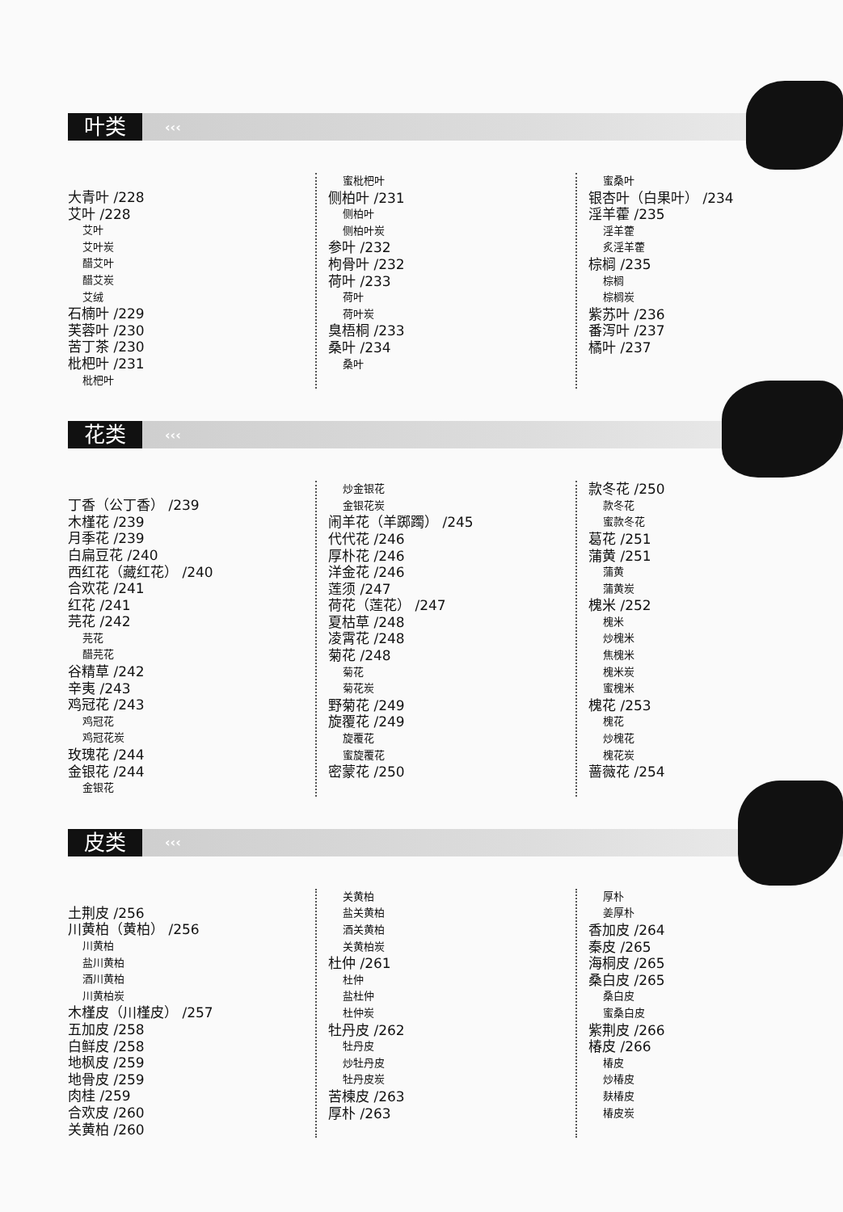叶类
‹‹‹
大青叶 /228
艾叶 /228
艾叶
艾叶炭
醋艾叶
醋艾炭
艾绒
石楠叶 /229
芙蓉叶 /230
苦丁茶 /230
枇杷叶 /231
枇杷叶
蜜枇杷叶
侧柏叶 /231
侧柏叶
侧柏叶炭
参叶 /232
枸骨叶 /232
荷叶 /233
荷叶
荷叶炭
臭梧桐 /233
桑叶 /234
桑叶
蜜桑叶
银杏叶（白果叶） /234
淫羊藿 /235
淫羊藿
炙淫羊藿
棕榈 /235
棕榈
棕榈炭
紫苏叶 /236
番泻叶 /237
橘叶 /237
花类
‹‹‹
丁香（公丁香） /239
木槿花 /239
月季花 /239
白扁豆花 /240
西红花（藏红花） /240
合欢花 /241
红花 /241
芫花 /242
芫花
醋芫花
谷精草 /242
辛夷 /243
鸡冠花 /243
鸡冠花
鸡冠花炭
玫瑰花 /244
金银花 /244
金银花
炒金银花
金银花炭
闹羊花（羊踯躅） /245
代代花 /246
厚朴花 /246
洋金花 /246
莲须 /247
荷花（莲花） /247
夏枯草 /248
凌霄花 /248
菊花 /248
菊花
菊花炭
野菊花 /249
旋覆花 /249
旋覆花
蜜旋覆花
密蒙花 /250
款冬花 /250
款冬花
蜜款冬花
葛花 /251
蒲黄 /251
蒲黄
蒲黄炭
槐米 /252
槐米
炒槐米
焦槐米
槐米炭
蜜槐米
槐花 /253
槐花
炒槐花
槐花炭
蔷薇花 /254
皮类
‹‹‹
土荆皮 /256
川黄柏（黄柏） /256
川黄柏
盐川黄柏
酒川黄柏
川黄柏炭
木槿皮（川槿皮） /257
五加皮 /258
白鲜皮 /258
地枫皮 /259
地骨皮 /259
肉桂 /259
合欢皮 /260
关黄柏 /260
关黄柏
盐关黄柏
酒关黄柏
关黄柏炭
杜仲 /261
杜仲
盐杜仲
杜仲炭
牡丹皮 /262
牡丹皮
炒牡丹皮
牡丹皮炭
苦楝皮 /263
厚朴 /263
厚朴
姜厚朴
香加皮 /264
秦皮 /265
海桐皮 /265
桑白皮 /265
桑白皮
蜜桑白皮
紫荆皮 /266
椿皮 /266
椿皮
炒椿皮
麸椿皮
椿皮炭